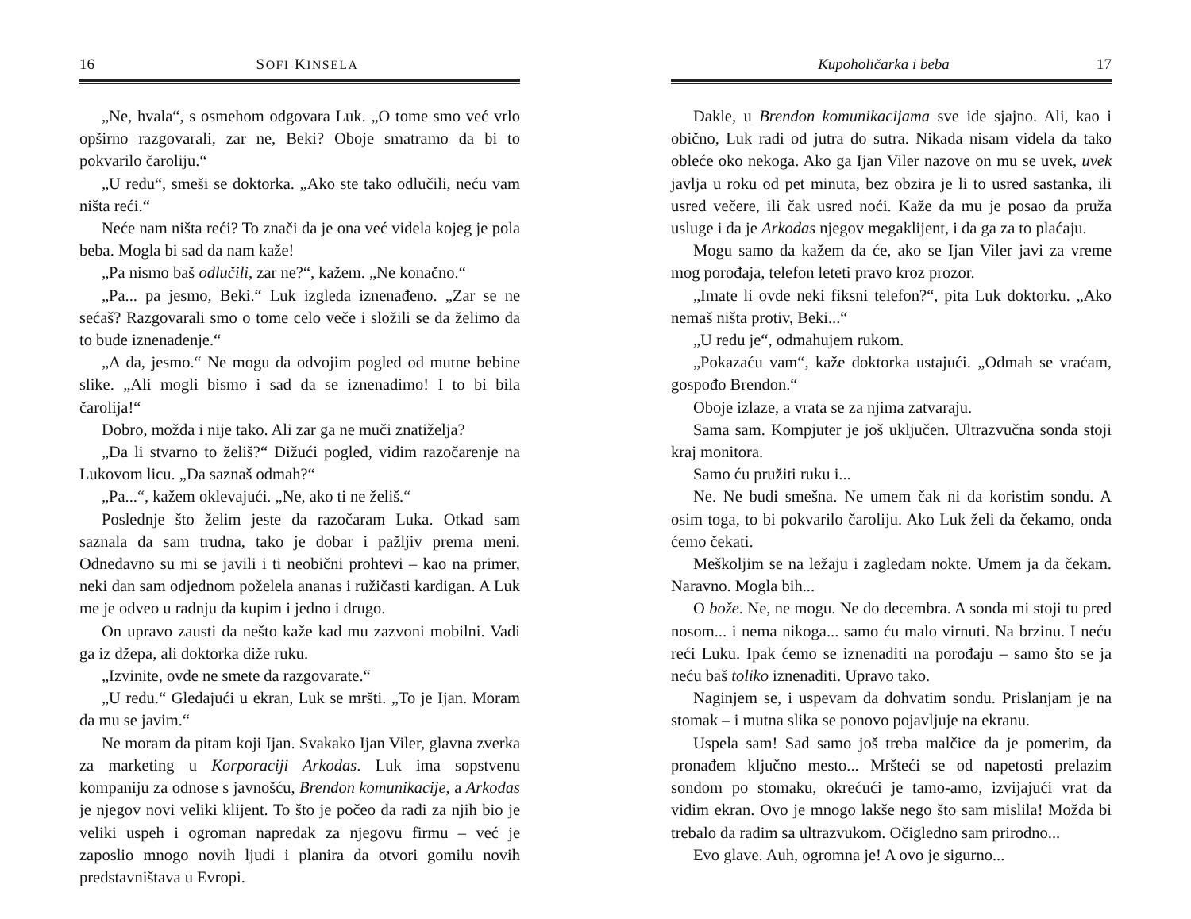16 SOFI KINSELA
„Ne, hvala“, s osmehom odgovara Luk. „O tome smo već vrlo opširno razgovarali, zar ne, Beki? Oboje smatramo da bi to pokvarilo čaroliju.“
„U redu“, smeši se doktorka. „Ako ste tako odlučili, neću vam ništa reći.“
Neće nam ništa reći? To znači da je ona već videla kojeg je pola beba. Mogla bi sad da nam kaže!
„Pa nismo baš odlučili, zar ne?“, kažem. „Ne konačno.“
„Pa... pa jesmo, Beki.“ Luk izgleda iznenađeno. „Zar se ne sećaš? Razgovarali smo o tome celo veče i složili se da želimo da to bude iznenađenje.“
„A da, jesmo.“ Ne mogu da odvojim pogled od mutne bebine slike. „Ali mogli bismo i sad da se iznenadimo! I to bi bila čarolija!“
Dobro, možda i nije tako. Ali zar ga ne muči znatiželja?
„Da li stvarno to želiš?“ Dižući pogled, vidim razočarenje na Lukovom licu. „Da saznaš odmah?“
„Pa...“, kažem oklevajući. „Ne, ako ti ne želiš.“
Poslednje što želim jeste da razočaram Luka. Otkad sam saznala da sam trudna, tako je dobar i pažljiv prema meni. Odnedavno su mi se javili i ti neobični prohtevi – kao na primer, neki dan sam odjednom poželela ananas i ružičasti kardigan. A Luk me je odveo u radnju da kupim i jedno i drugo.
On upravo zausti da nešto kaže kad mu zazvoni mobilni. Vadi ga iz džepa, ali doktorka diže ruku.
„Izvinite, ovde ne smete da razgovarate.“
„U redu.“ Gledajući u ekran, Luk se mršti. „To je Ijan. Moram da mu se javim.“
Ne moram da pitam koji Ijan. Svakako Ijan Viler, glavna zverka za marketing u Korporaciji Arkodas. Luk ima sopstvenu kompaniju za odnose s javnošću, Brendon komunikacije, a Arkodas je njegov novi veliki klijent. To što je počeo da radi za njih bio je veliki uspeh i ogroman napredak za njegovu firmu – već je zaposlio mnogo novih ljudi i planira da otvori gomilu novih predstavništava u Evropi.
Kupoholičarka i beba 17
Dakle, u Brendon komunikacijama sve ide sjajno. Ali, kao i obično, Luk radi od jutra do sutra. Nikada nisam videla da tako obleće oko nekoga. Ako ga Ijan Viler nazove on mu se uvek, uvek javlja u roku od pet minuta, bez obzira je li to usred sastanka, ili usred večere, ili čak usred noći. Kaže da mu je posao da pruža usluge i da je Arkodas njegov megaklijent, i da ga za to plaćaju.
Mogu samo da kažem da će, ako se Ijan Viler javi za vreme mog porođaja, telefon leteti pravo kroz prozor.
„Imate li ovde neki fiksni telefon?“, pita Luk doktorku. „Ako nemaš ništa protiv, Beki...“
„U redu je“, odmahujem rukom.
„Pokazaću vam“, kaže doktorka ustajući. „Odmah se vraćam, gospođo Brendon.“
Oboje izlaze, a vrata se za njima zatvaraju.
Sama sam. Kompjuter je još uključen. Ultrazvučna sonda stoji kraj monitora.
Samo ću pružiti ruku i...
Ne. Ne budi smešna. Ne umem čak ni da koristim sondu. A osim toga, to bi pokvarilo čaroliju. Ako Luk želi da čekamo, onda ćemo čekati.
Meškoljim se na ležaju i zagledam nokte. Umem ja da čekam. Naravno. Mogla bih...
O bože. Ne, ne mogu. Ne do decembra. A sonda mi stoji tu pred nosom... i nema nikoga... samo ću malo virnuti. Na brzinu. I neću reći Luku. Ipak ćemo se iznenaditi na porođaju – samo što se ja neću baš toliko iznenaditi. Upravo tako.
Naginjem se, i uspevam da dohvatim sondu. Prislanjam je na stomak – i mutna slika se ponovo pojavljuje na ekranu.
Uspela sam! Sad samo još treba malčice da je pomerim, da pronađem ključno mesto... Mršteći se od napetosti prelazim sondom po stomaku, okrećući je tamo-amo, izvijajući vrat da vidim ekran. Ovo je mnogo lakše nego što sam mislila! Možda bi trebalo da radim sa ultrazvukom. Očigledno sam prirodno...
Evo glave. Auh, ogromna je! A ovo je sigurno...